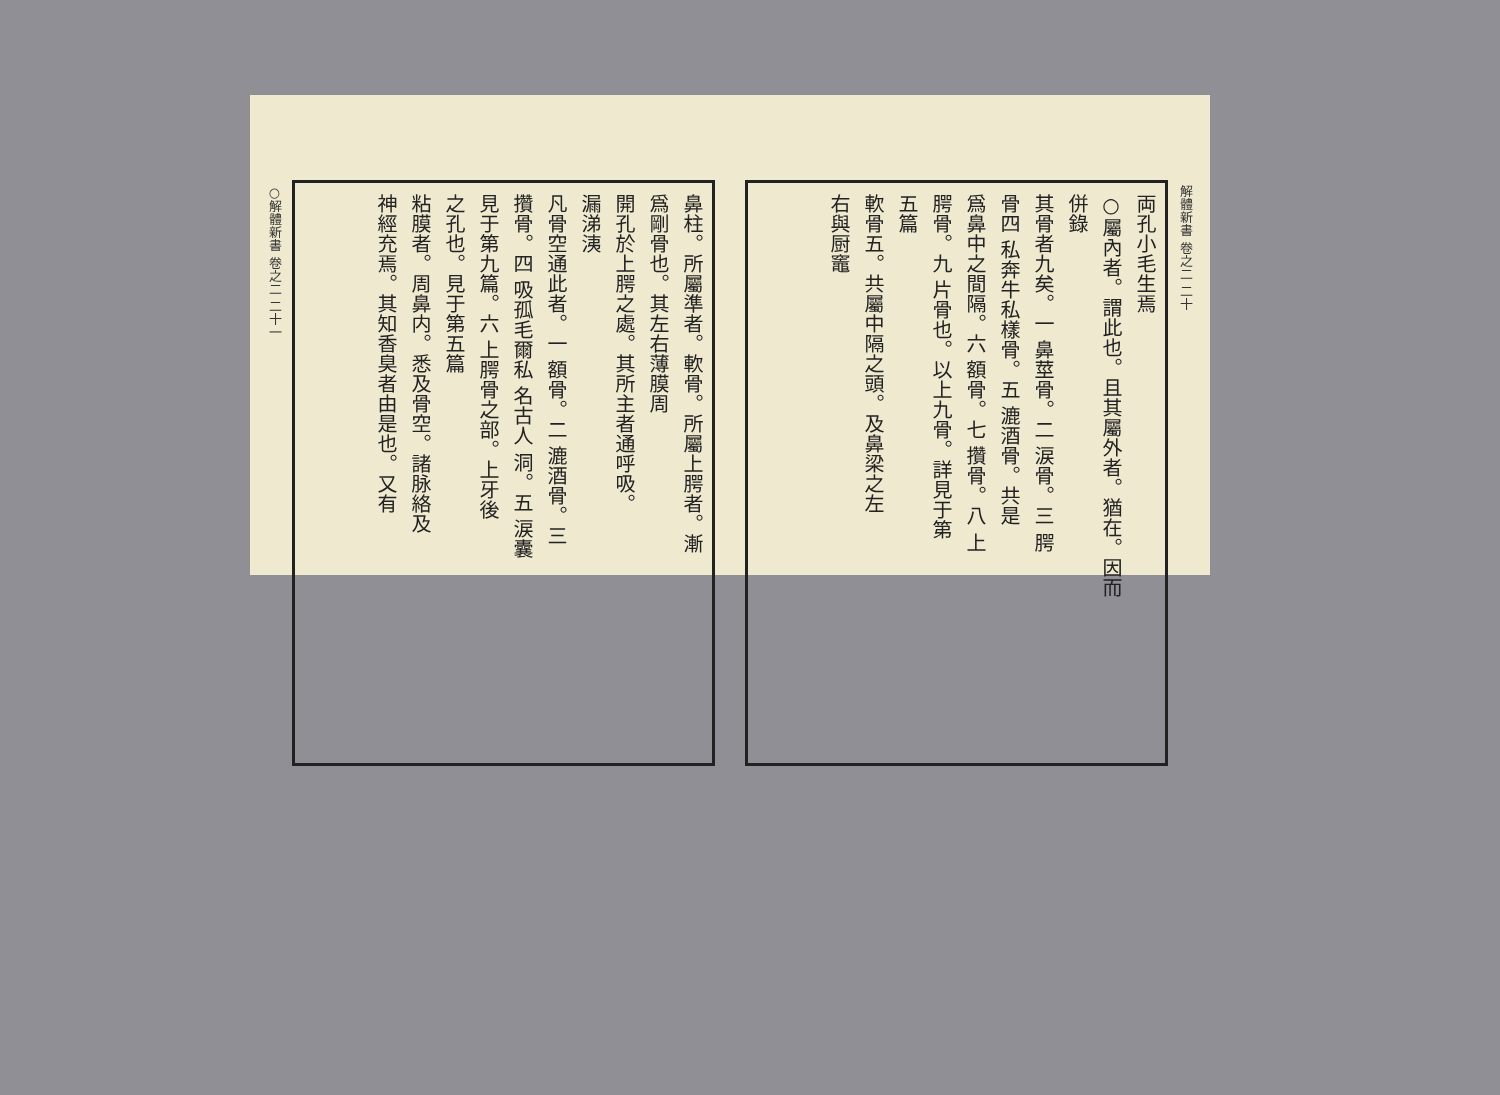○解體新書 卷之二 二十一
鼻柱。所屬準者。軟骨。所屬上腭者。漸
爲剛骨也。其左右薄膜周
開孔於上腭之處。其所主者通呼吸。
漏涕洟
凡骨空通此者。一 額骨。二 漉酒骨。三
攢骨。四 吸孤毛爾私 名古人 洞。五 涙囊
見于第九篇。六 上腭骨之部。上牙後
之孔也。見于第五篇
粘膜者。周鼻内。悉及骨空。諸脉絡及
神經充焉。其知香臭者由是也。又有
両孔小毛生焉
○屬內者。謂此也。且其屬外者。猶在。因而
併錄
其骨者九矣。一 鼻莖骨。二 涙骨。三 腭
骨四 私奔牛私樣骨。五 漉酒骨。共是
爲鼻中之間隔。六 額骨。七 攢骨。八 上
腭骨。九 片骨也。以上九骨。詳見于第
五篇
軟骨五。共屬中隔之頭。及鼻梁之左
右與厨竈
解體新書 卷之二 二十